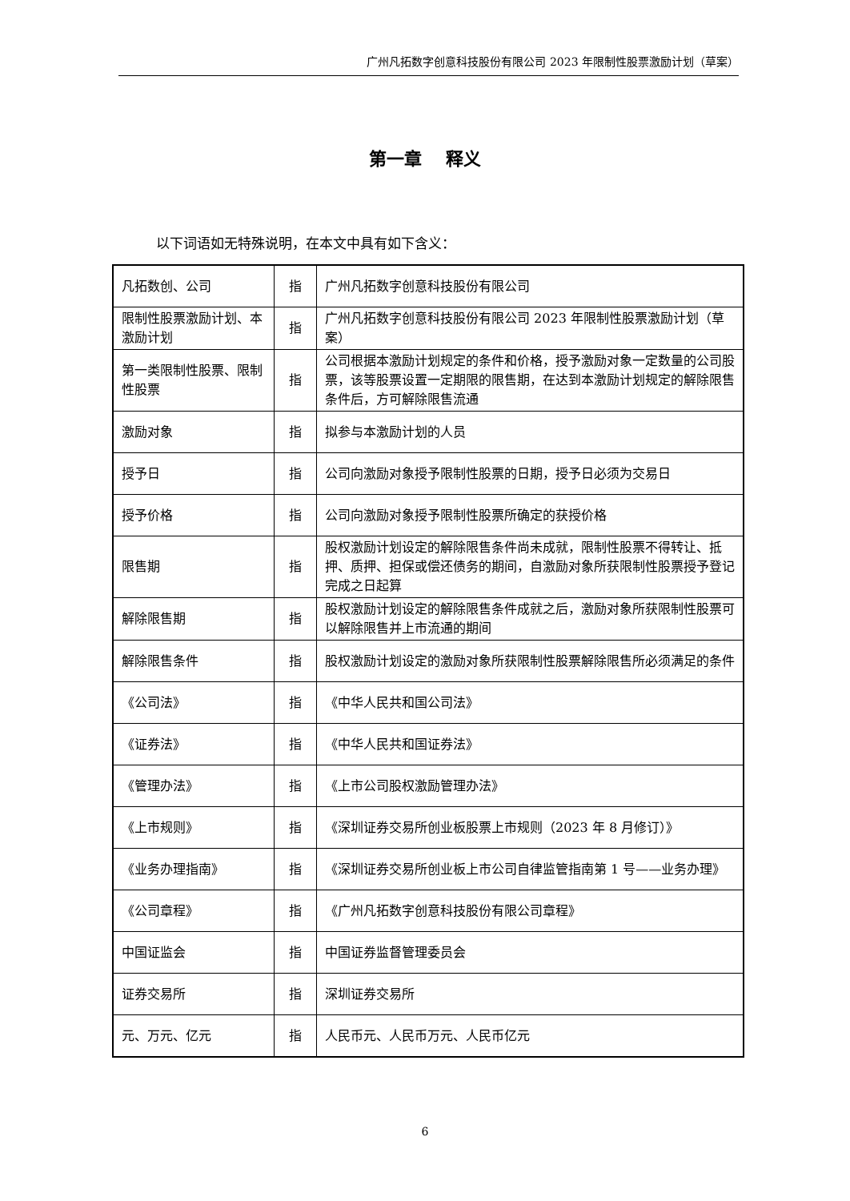广州凡拓数字创意科技股份有限公司 2023 年限制性股票激励计划（草案）
第一章　 释义
以下词语如无特殊说明，在本文中具有如下含义：
| 凡拓数创、公司 | 指 | 广州凡拓数字创意科技股份有限公司 |
| 限制性股票激励计划、本激励计划 | 指 | 广州凡拓数字创意科技股份有限公司 2023 年限制性股票激励计划（草案） |
| 第一类限制性股票、限制性股票 | 指 | 公司根据本激励计划规定的条件和价格，授予激励对象一定数量的公司股票，该等股票设置一定期限的限售期，在达到本激励计划规定的解除限售条件后，方可解除限售流通 |
| 激励对象 | 指 | 拟参与本激励计划的人员 |
| 授予日 | 指 | 公司向激励对象授予限制性股票的日期，授予日必须为交易日 |
| 授予价格 | 指 | 公司向激励对象授予限制性股票所确定的获授价格 |
| 限售期 | 指 | 股权激励计划设定的解除限售条件尚未成就，限制性股票不得转让、抵押、质押、担保或偿还债务的期间，自激励对象所获限制性股票授予登记完成之日起算 |
| 解除限售期 | 指 | 股权激励计划设定的解除限售条件成就之后，激励对象所获限制性股票可以解除限售并上市流通的期间 |
| 解除限售条件 | 指 | 股权激励计划设定的激励对象所获限制性股票解除限售所必须满足的条件 |
| 《公司法》 | 指 | 《中华人民共和国公司法》 |
| 《证券法》 | 指 | 《中华人民共和国证券法》 |
| 《管理办法》 | 指 | 《上市公司股权激励管理办法》 |
| 《上市规则》 | 指 | 《深圳证券交易所创业板股票上市规则（2023 年 8 月修订）》 |
| 《业务办理指南》 | 指 | 《深圳证券交易所创业板上市公司自律监管指南第 1 号——业务办理》 |
| 《公司章程》 | 指 | 《广州凡拓数字创意科技股份有限公司章程》 |
| 中国证监会 | 指 | 中国证券监督管理委员会 |
| 证券交易所 | 指 | 深圳证券交易所 |
| 元、万元、亿元 | 指 | 人民币元、人民币万元、人民币亿元 |
6